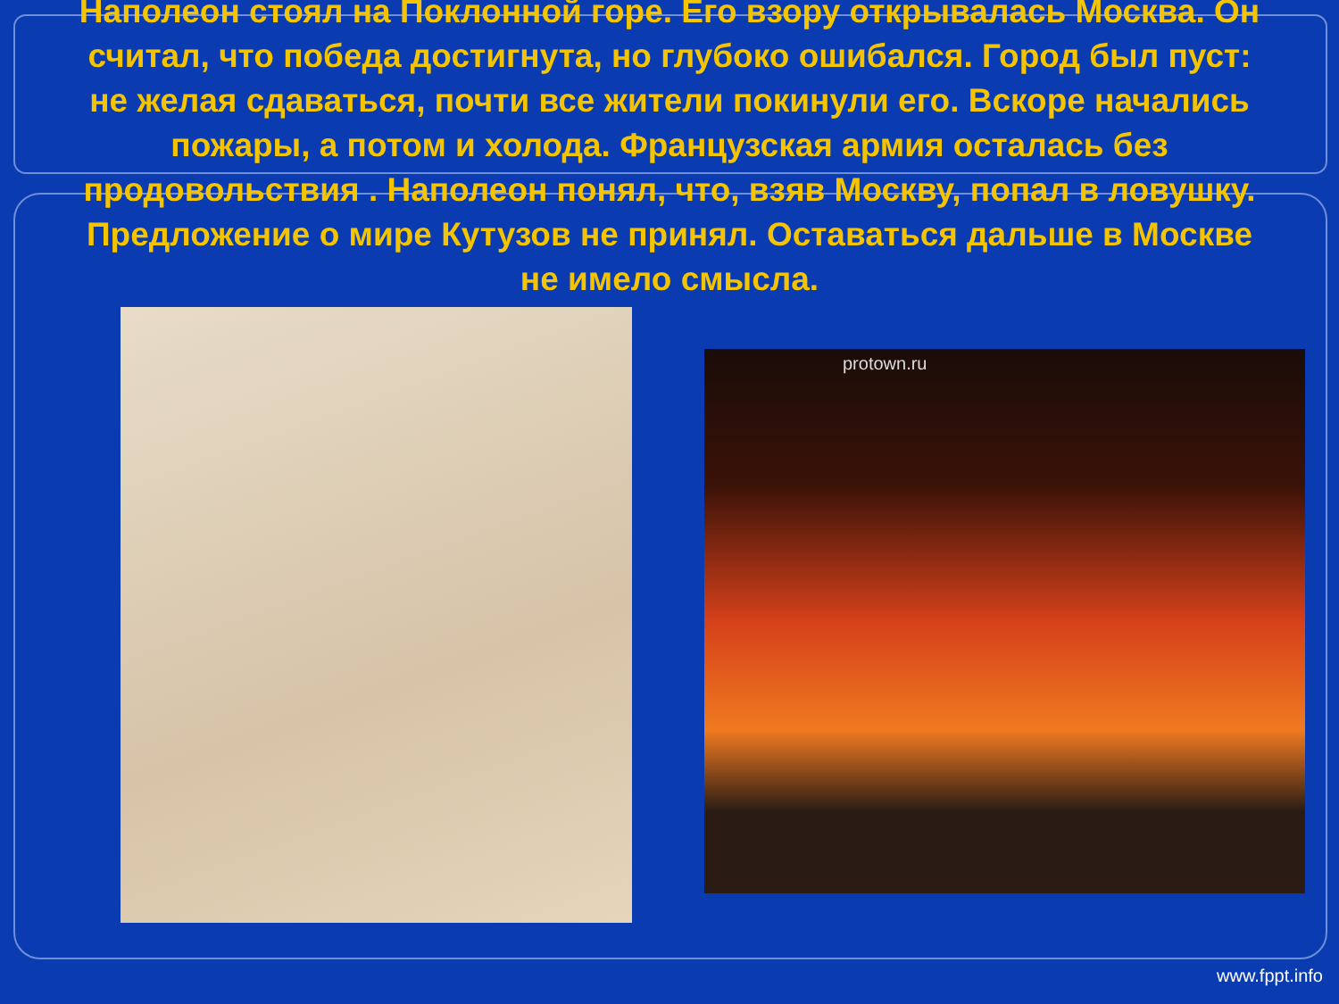Наполеон стоял на Поклонной горе. Его взору открывалась Москва. Он считал, что победа достигнута, но глубоко ошибался. Город был пуст: не желая сдаваться, почти все жители покинули его. Вскоре начались пожары, а потом и холода. Французская армия осталась без продовольствия . Наполеон понял, что, взяв Москву, попал в ловушку. Предложение о мире Кутузов не принял. Оставаться дальше в Москве не имело смысла.
protown.ru
www.fppt.info